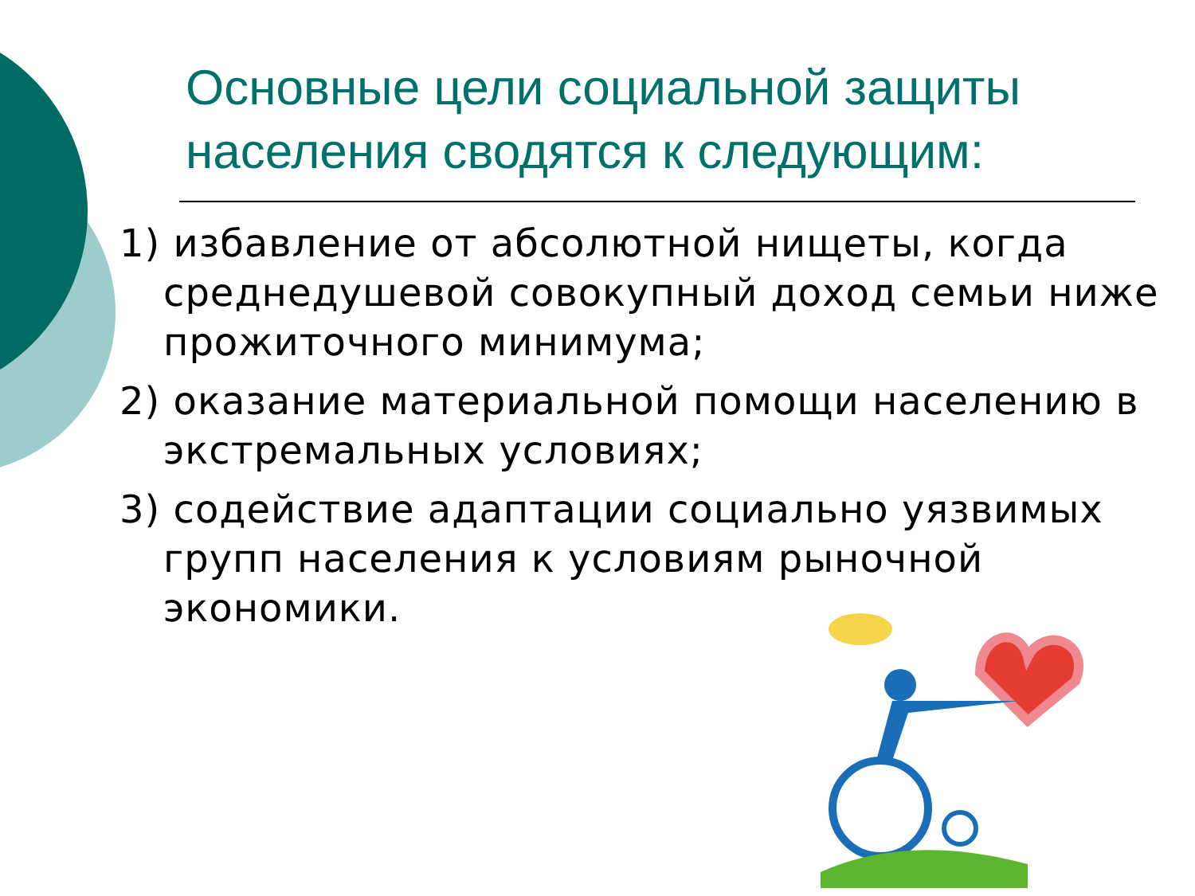Основные цели социальной защиты населения сводятся к следующим:
1) избавление от абсолютной нищеты, когда среднедушевой совокупный доход семьи ниже прожиточного минимума;
2) оказание материальной помощи населению в экстремальных условиях;
3) содействие адаптации социально уязвимых групп населения к условиям рыночной экономики.